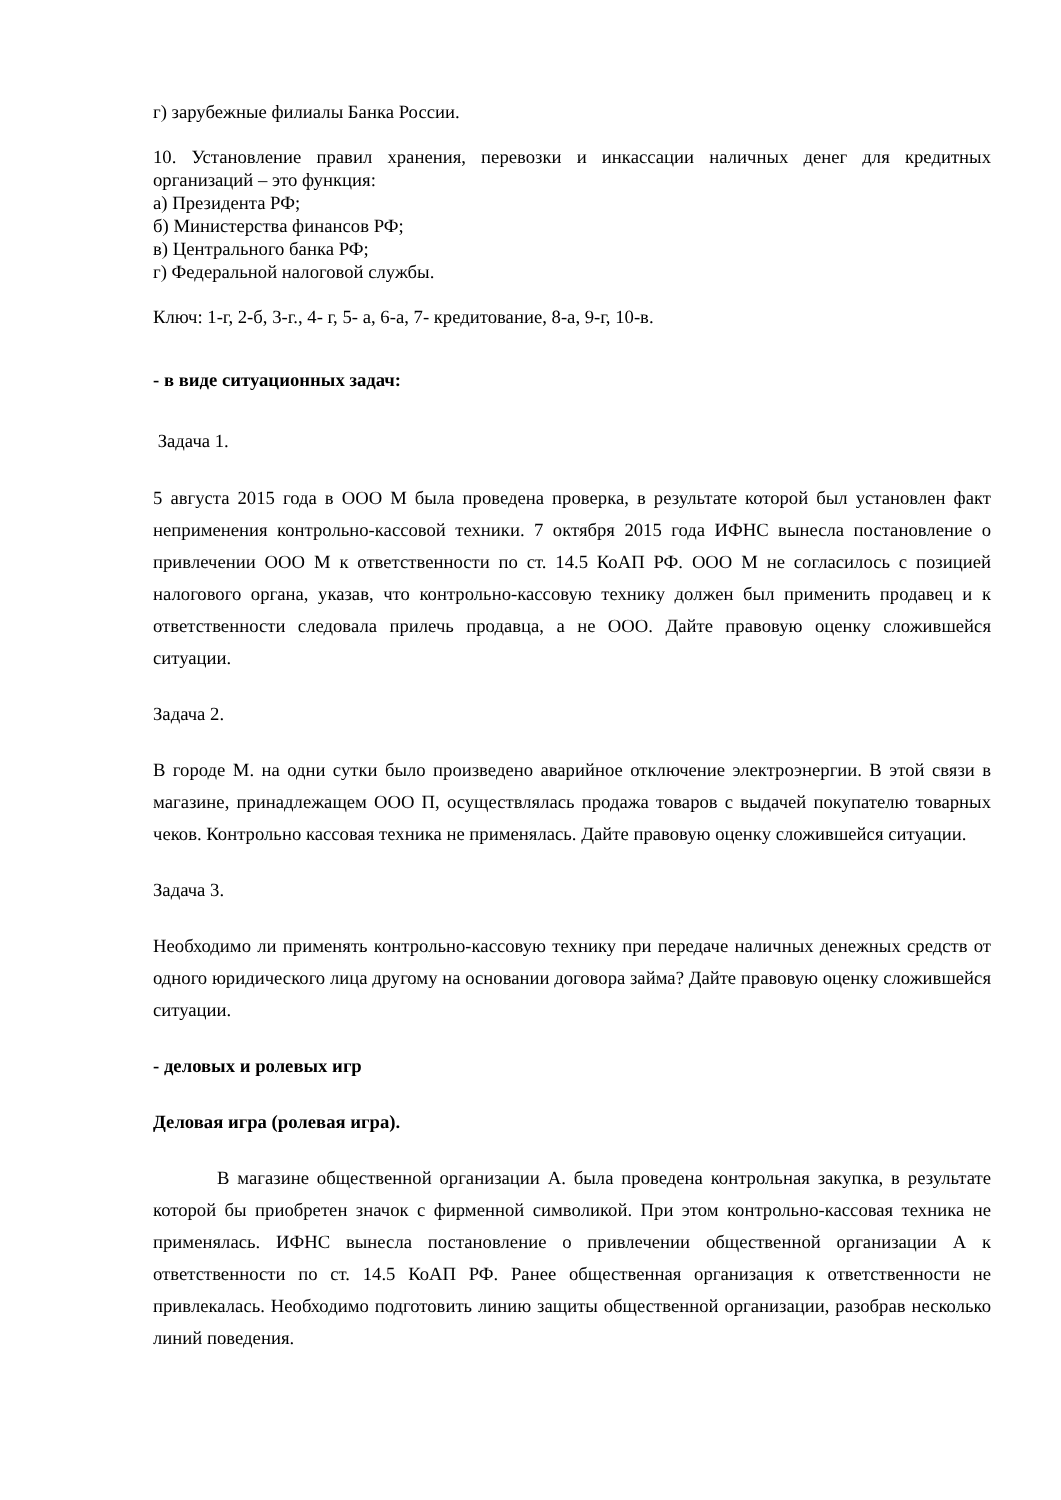г) зарубежные филиалы Банка России.
10. Установление правил хранения, перевозки и инкассации наличных денег для кредитных организаций – это функция:
а) Президента РФ;
б) Министерства финансов РФ;
в) Центрального банка РФ;
г) Федеральной налоговой службы.
Ключ: 1-г, 2-б, 3-г., 4- г, 5- а, 6-а, 7- кредитование, 8-а, 9-г, 10-в.
- в виде ситуационных задач:
Задача 1.
5 августа 2015 года в ООО М была проведена проверка, в результате которой был установлен факт неприменения контрольно-кассовой техники. 7 октября 2015 года ИФНС вынесла постановление о привлечении ООО М к ответственности по ст. 14.5 КоАП РФ. ООО М не согласилось с позицией налогового органа, указав, что контрольно-кассовую технику должен был применить продавец и к ответственности следовала прилечь продавца, а не ООО. Дайте правовую оценку сложившейся ситуации.
Задача 2.
В городе М. на одни сутки было произведено аварийное отключение электроэнергии. В этой связи в магазине, принадлежащем ООО П, осуществлялась продажа товаров с выдачей покупателю товарных чеков. Контрольно кассовая техника не применялась. Дайте правовую оценку сложившейся ситуации.
Задача 3.
Необходимо ли применять контрольно-кассовую технику при передаче наличных денежных средств от одного юридического лица другому на основании договора займа? Дайте правовую оценку сложившейся ситуации.
- деловых и ролевых игр
Деловая игра (ролевая игра).
В магазине общественной организации А. была проведена контрольная закупка, в результате которой бы приобретен значок с фирменной символикой. При этом контрольно-кассовая техника не применялась. ИФНС вынесла постановление о привлечении общественной организации А к ответственности по ст. 14.5 КоАП РФ. Ранее общественная организация к ответственности не привлекалась. Необходимо подготовить линию защиты общественной организации, разобрав несколько линий поведения.